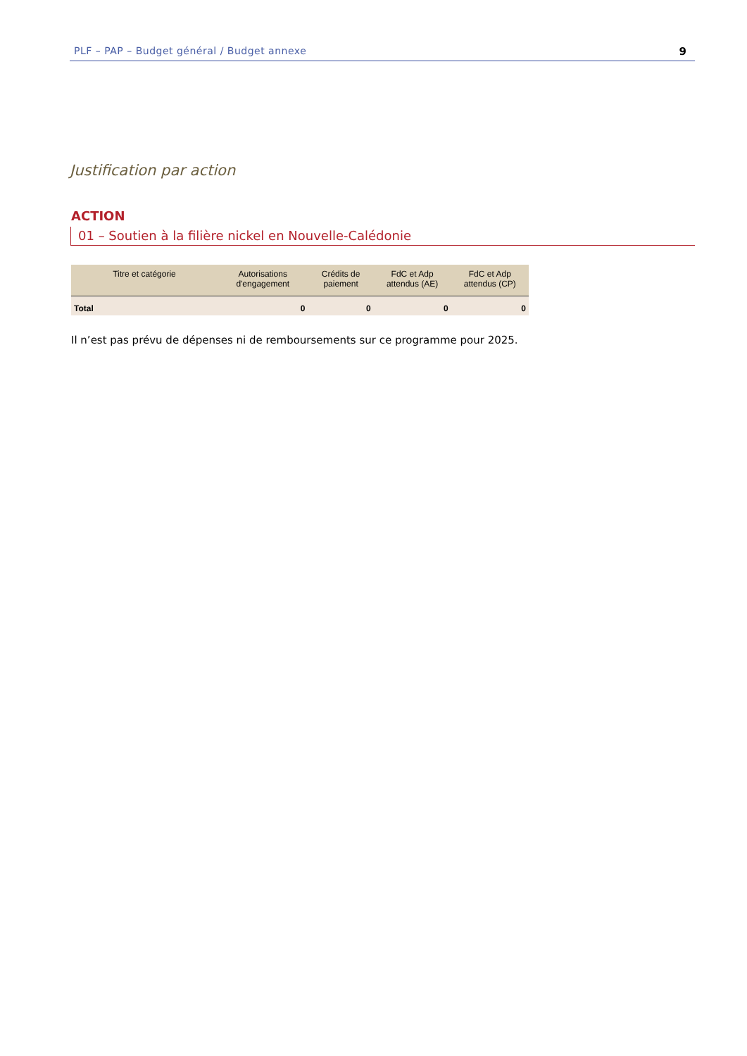PLF – PAP – Budget général / Budget annexe 9
Justification par action
ACTION
01 – Soutien à la filière nickel en Nouvelle-Calédonie
| Titre et catégorie | Autorisations d'engagement | Crédits de paiement | FdC et Adp attendus (AE) | FdC et Adp attendus (CP) |
| --- | --- | --- | --- | --- |
| Total | 0 | 0 | 0 | 0 |
Il n’est pas prévu de dépenses ni de remboursements sur ce programme pour 2025.